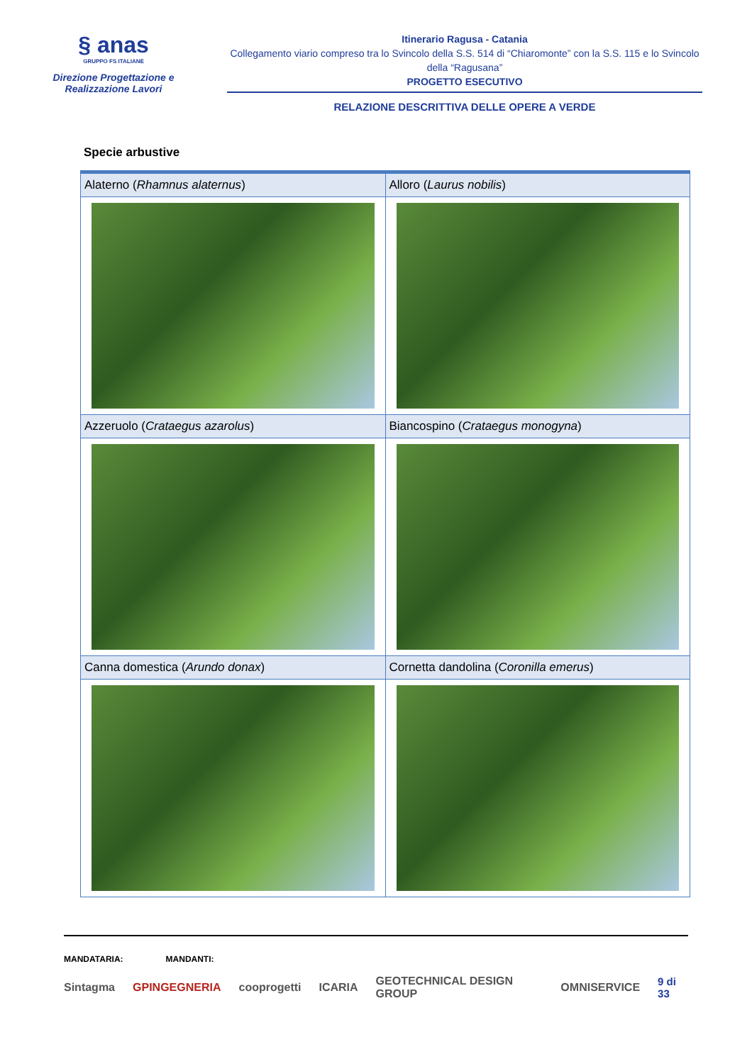§ anas
GRUPPO FS ITALIANE
Direzione Progettazione e
Realizzazione Lavori
Itinerario Ragusa - Catania
Collegamento viario compreso tra lo Svincolo della S.S. 514 di “Chiaromonte” con la S.S. 115 e lo Svincolo della “Ragusana”
PROGETTO ESECUTIVO
RELAZIONE DESCRITTIVA DELLE OPERE A VERDE
Specie arbustive
| Alaterno ( Rhamnus alaternus ) | Alloro ( Laurus nobilis ) |
| Azzeruolo ( Crataegus azarolus ) | Biancospino ( Crataegus monogyna ) |
| Canna domestica ( Arundo donax ) | Cornetta dandolina ( Coronilla emerus ) |
MANDATARIA: MANDANTI:
Sintagma GPINGEGNERIA cooprogetti ICARIA GEOTECHNICAL DESIGN GROUP OMNISERVICE 9 di 33